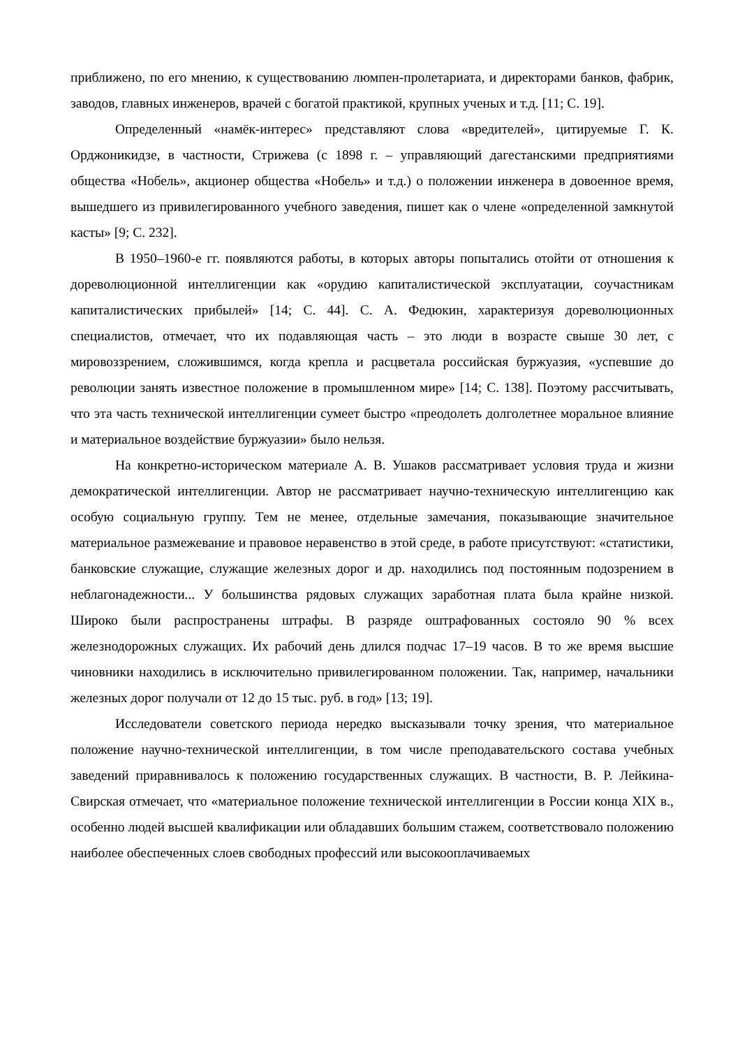приближено, по его мнению, к существованию люмпен-пролетариата, и директорами банков, фабрик, заводов, главных инженеров, врачей с богатой практикой, крупных ученых и т.д. [11; С. 19].
Определенный «намёк-интерес» представляют слова «вредителей», цитируемые Г. К. Орджоникидзе, в частности, Стрижева (с 1898 г. – управляющий дагестанскими предприятиями общества «Нобель», акционер общества «Нобель» и т.д.) о положении инженера в довоенное время, вышедшего из привилегированного учебного заведения, пишет как о члене «определенной замкнутой касты» [9; С. 232].
В 1950–1960-е гг. появляются работы, в которых авторы попытались отойти от отношения к дореволюционной интеллигенции как «орудию капиталистической эксплуатации, соучастникам капиталистических прибылей» [14; С. 44]. С. А. Федюкин, характеризуя дореволюционных специалистов, отмечает, что их подавляющая часть – это люди в возрасте свыше 30 лет, с мировоззрением, сложившимся, когда крепла и расцветала российская буржуазия, «успевшие до революции занять известное положение в промышленном мире» [14; С. 138]. Поэтому рассчитывать, что эта часть технической интеллигенции сумеет быстро «преодолеть долголетнее моральное влияние и материальное воздействие буржуазии» было нельзя.
На конкретно-историческом материале А. В. Ушаков рассматривает условия труда и жизни демократической интеллигенции. Автор не рассматривает научно-техническую интеллигенцию как особую социальную группу. Тем не менее, отдельные замечания, показывающие значительное материальное размежевание и правовое неравенство в этой среде, в работе присутствуют: «статистики, банковские служащие, служащие железных дорог и др. находились под постоянным подозрением в неблагонадежности... У большинства рядовых служащих заработная плата была крайне низкой. Широко были распространены штрафы. В разряде оштрафованных состояло 90 % всех железнодорожных служащих. Их рабочий день длился подчас 17–19 часов. В то же время высшие чиновники находились в исключительно привилегированном положении. Так, например, начальники железных дорог получали от 12 до 15 тыс. руб. в год» [13; 19].
Исследователи советского периода нередко высказывали точку зрения, что материальное положение научно-технической интеллигенции, в том числе преподавательского состава учебных заведений приравнивалось к положению государственных служащих. В частности, В. Р. Лейкина-Свирская отмечает, что «материальное положение технической интеллигенции в России конца XIX в., особенно людей высшей квалификации или обладавших большим стажем, соответствовало положению наиболее обеспеченных слоев свободных профессий или высокооплачиваемых